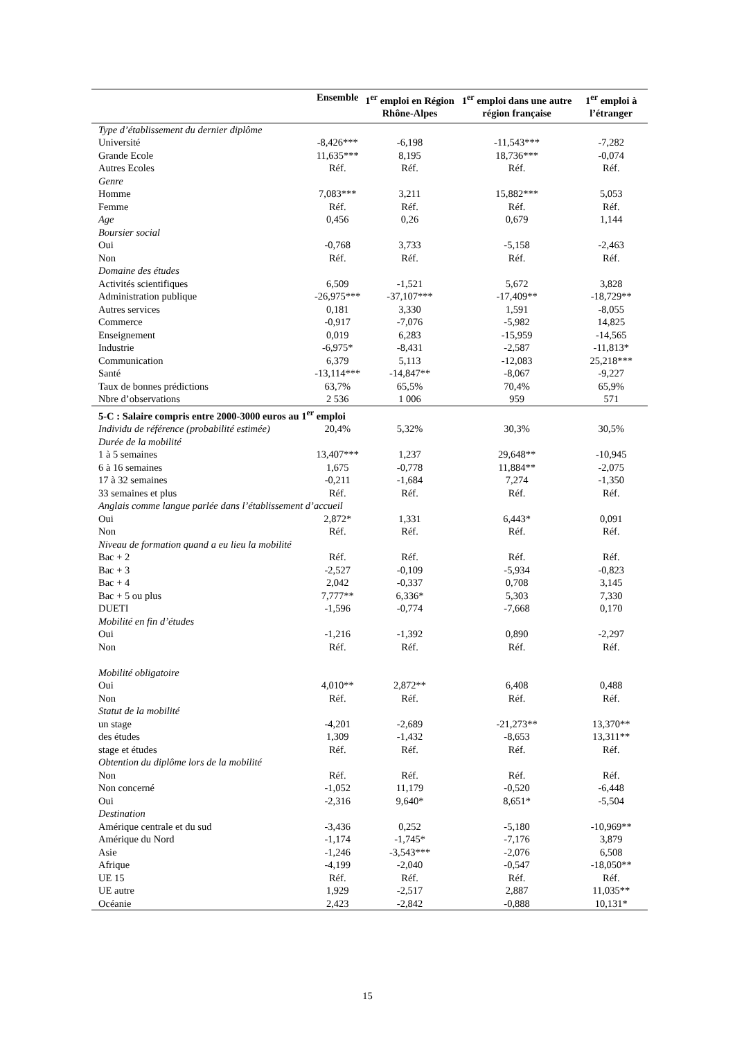| | Ensemble | 1<sup>er</sup> emploi en Région Rhône-Alpes | 1<sup>er</sup> emploi dans une autre région française | 1<sup>er</sup> emploi à l’étranger |
| --- | --- | --- | --- | --- |
| Type d’établissement du dernier diplôme | | | | |
| Université | -8,426*** | -6,198 | -11,543*** | -7,282 |
| Grande Ecole | 11,635*** | 8,195 | 18,736*** | -0,074 |
| Autres Ecoles | Réf. | Réf. | Réf. | Réf. |
| Genre | | | | |
| Homme | 7,083*** | 3,211 | 15,882*** | 5,053 |
| Femme | Réf. | Réf. | Réf. | Réf. |
| Age | 0,456 | 0,26 | 0,679 | 1,144 |
| Boursier social | | | | |
| Oui | -0,768 | 3,733 | -5,158 | -2,463 |
| Non | Réf. | Réf. | Réf. | Réf. |
| Domaine des études | | | | |
| Activités scientifiques | 6,509 | -1,521 | 5,672 | 3,828 |
| Administration publique | -26,975*** | -37,107*** | -17,409** | -18,729** |
| Autres services | 0,181 | 3,330 | 1,591 | -8,055 |
| Commerce | -0,917 | -7,076 | -5,982 | 14,825 |
| Enseignement | 0,019 | 6,283 | -15,959 | -14,565 |
| Industrie | -6,975* | -8,431 | -2,587 | -11,813* |
| Communication | 6,379 | 5,113 | -12,083 | 25,218*** |
| Santé | -13,114*** | -14,847** | -8,067 | -9,227 |
| Taux de bonnes prédictions | 63,7% | 65,5% | 70,4% | 65,9% |
| Nbre d’observations | 2 536 | 1 006 | 959 | 571 |
| 5-C : Salaire compris entre 2000-3000 euros au 1<sup>er</sup> emploi | | | | |
| Individu de référence (probabilité estimée) | 20,4% | 5,32% | 30,3% | 30,5% |
| Durée de la mobilité | | | | |
| 1 à 5 semaines | 13,407*** | 1,237 | 29,648** | -10,945 |
| 6 à 16 semaines | 1,675 | -0,778 | 11,884** | -2,075 |
| 17 à 32 semaines | -0,211 | -1,684 | 7,274 | -1,350 |
| 33 semaines et plus | Réf. | Réf. | Réf. | Réf. |
| Anglais comme langue parlée dans l’établissement d’accueil | | | | |
| Oui | 2,872* | 1,331 | 6,443* | 0,091 |
| Non | Réf. | Réf. | Réf. | Réf. |
| Niveau de formation quand a eu lieu la mobilité | | | | |
| Bac + 2 | Réf. | Réf. | Réf. | Réf. |
| Bac + 3 | -2,527 | -0,109 | -5,934 | -0,823 |
| Bac + 4 | 2,042 | -0,337 | 0,708 | 3,145 |
| Bac + 5 ou plus | 7,777** | 6,336* | 5,303 | 7,330 |
| DUETI | -1,596 | -0,774 | -7,668 | 0,170 |
| Mobilité en fin d’études | | | | |
| Oui | -1,216 | -1,392 | 0,890 | -2,297 |
| Non | Réf. | Réf. | Réf. | Réf. |
| Mobilité obligatoire | | | | |
| Oui | 4,010** | 2,872** | 6,408 | 0,488 |
| Non | Réf. | Réf. | Réf. | Réf. |
| Statut de la mobilité | | | | |
| un stage | -4,201 | -2,689 | -21,273** | 13,370** |
| des études | 1,309 | -1,432 | -8,653 | 13,311** |
| stage et études | Réf. | Réf. | Réf. | Réf. |
| Obtention du diplôme lors de la mobilité | | | | |
| Non | Réf. | Réf. | Réf. | Réf. |
| Non concerné | -1,052 | 11,179 | -0,520 | -6,448 |
| Oui | -2,316 | 9,640* | 8,651* | -5,504 |
| Destination | | | | |
| Amérique centrale et du sud | -3,436 | 0,252 | -5,180 | -10,969** |
| Amérique du Nord | -1,174 | -1,745* | -7,176 | 3,879 |
| Asie | -1,246 | -3,543*** | -2,076 | 6,508 |
| Afrique | -4,199 | -2,040 | -0,547 | -18,050** |
| UE 15 | Réf. | Réf. | Réf. | Réf. |
| UE autre | 1,929 | -2,517 | 2,887 | 11,035** |
| Océanie | 2,423 | -2,842 | -0,888 | 10,131* |
15